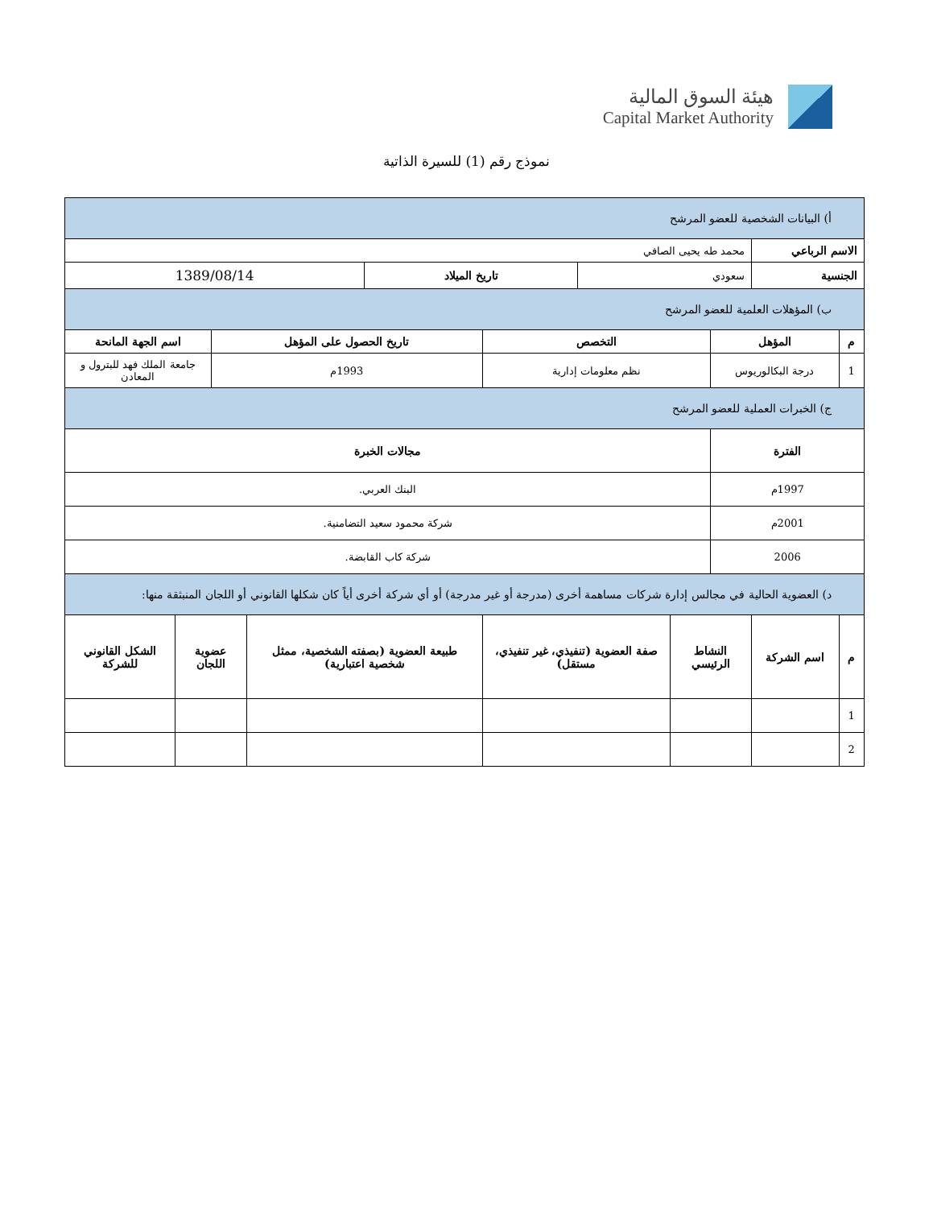هيئة السوق المالية
Capital Market Authority
نموذج رقم (1) للسيرة الذاتية
| أ) البيانات الشخصية للعضو المرشح | | | | | | | | | | |
| الاسم الرباعي | | محمد طه يحيى الصافي | | | | | | | | |
| الجنسية | | سعودي | | | تاريخ الميلاد | | 1389/08/14 | | | |
| ب) المؤهلات العلمية للعضو المرشح | | | | | | | | | | |
| م | المؤهل | | التخصص | | | تاريخ الحصول على المؤهل | | | اسم الجهة المانحة | |
| 1 | درجة البكالوريوس | | نظم معلومات إدارية | | | 1993م | | | جامعة الملك فهد للبترول و المعادن | |
| ج) الخبرات العملية للعضو المرشح | | | | | | | | | | |
| الفترة | | | مجالات الخبرة | | | | | | | |
| 1997م | | | البنك العربي. | | | | | | | |
| 2001م | | | شركة محمود سعيد التضامنية. | | | | | | | |
| 2006 | | | شركة كاب القابضة. | | | | | | | |
| د) العضوية الحالية في مجالس إدارة شركات مساهمة أخرى (مدرجة أو غير مدرجة) أو أي شركة أخرى أياً كان شكلها القانوني أو اللجان المنبثقة منها: | | | | | | | | | | |
| م | اسم الشركة | النشاط الرئيسي | | صفة العضوية (تنفيذي، غير تنفيذي، مستقل) | | طبيعة العضوية (بصفته الشخصية، ممثل شخصية اعتبارية) | | عضوية اللجان | | الشكل القانوني للشركة |
| 1 | | | | | | | | | | |
| 2 | | | | | | | | | | |